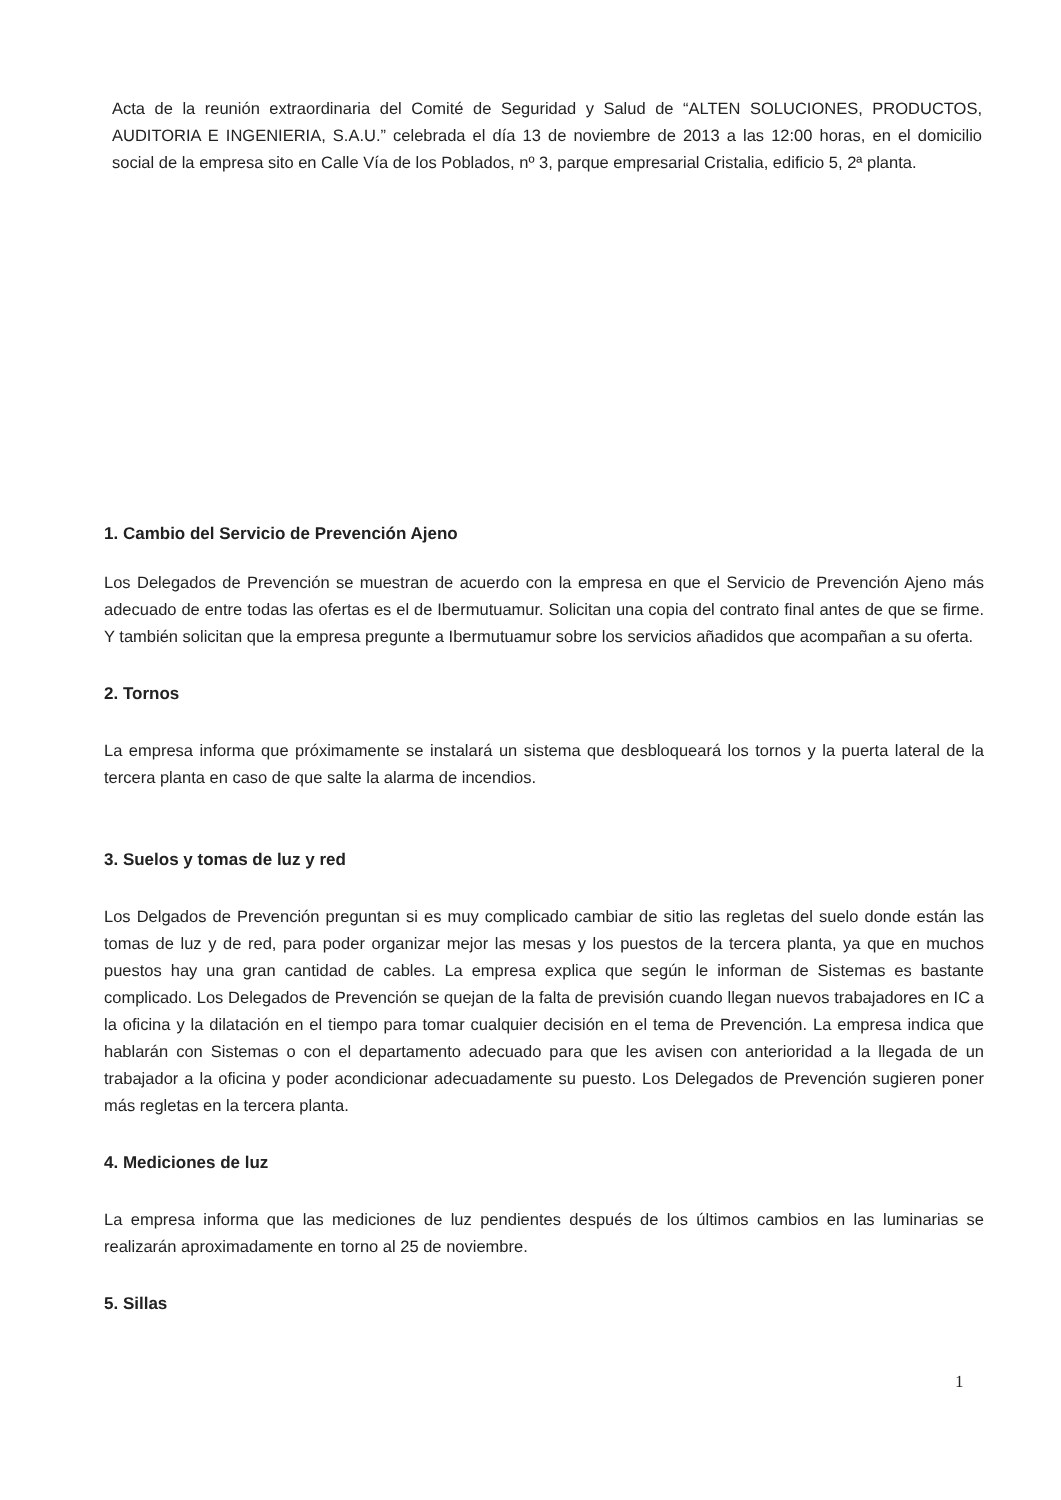Acta de la reunión extraordinaria del Comité de Seguridad y Salud de “ALTEN SOLUCIONES, PRODUCTOS, AUDITORIA E INGENIERIA, S.A.U.” celebrada el día 13 de noviembre de 2013 a las 12:00 horas, en el domicilio social de la empresa sito en Calle Vía de los Poblados, nº 3, parque empresarial Cristalia, edificio 5, 2ª planta.
1. Cambio del Servicio de Prevención Ajeno
Los Delegados de Prevención se muestran de acuerdo con la empresa en que el Servicio de Prevención Ajeno más adecuado de entre todas las ofertas es el de Ibermutuamur. Solicitan una copia del contrato final antes de que se firme. Y también solicitan que la empresa pregunte a Ibermutuamur sobre los servicios añadidos que acompañan a su oferta.
2. Tornos
La empresa informa que próximamente se instalará un sistema que desbloqueará los tornos y la puerta lateral de la tercera planta en caso de que salte la alarma de incendios.
3. Suelos y tomas de luz y red
Los Delgados de Prevención preguntan si es muy complicado cambiar de sitio las regletas del suelo donde están las tomas de luz y de red, para poder organizar mejor las mesas y los puestos de la tercera planta, ya que en muchos puestos hay una gran cantidad de cables. La empresa explica que según le informan de Sistemas es bastante complicado. Los Delegados de Prevención se quejan de la falta de previsión cuando llegan nuevos trabajadores en IC a la oficina y la dilatación en el tiempo para tomar cualquier decisión en el tema de Prevención. La empresa indica que hablarán con Sistemas o con el departamento adecuado para que les avisen con anterioridad a la llegada de un trabajador a la oficina y poder acondicionar adecuadamente su puesto. Los Delegados de Prevención sugieren poner más regletas en la tercera planta.
4. Mediciones de luz
La empresa informa que las mediciones de luz pendientes después de los últimos cambios en las luminarias se realizarán aproximadamente en torno al 25 de noviembre.
5. Sillas
1